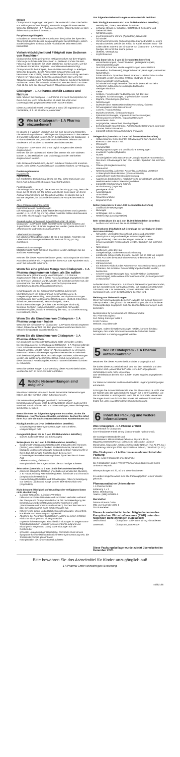Stillzeit
Citalopram tritt in geringen Mengen in die Muttermilch über. Die Gefahr von Wirkungen auf den Säugling kann nicht ausgeschlossen werden. Wenn Sie Citalopram - 1 A Pharma einnehmen, halten Sie bitte vor dem Stillen Rücksprache mit Ihrem Arzt.
Fortpflanzungsfähigkeit
In Studien an Tieren reduzierte Citalopram die Qualität der Spermien. Theoretisch könnte dies die Zeugungsfähigkeit beeinträchtigen, jedoch wurde bislang kein Einfluss auf die Fruchtbarkeit beim Menschen beobachtet.
Verkehrstüchtigkeit und Fähigkeit zum Bedienen von Maschinen
Citalopram hat einen geringen bis mäßigen Einfluss auf die Fähigkeit, Fahrzeuge zu führen oder Maschinen zu bedienen. Führen Sie kein Fahrzeug oder bedienen Sie keine Maschinen, bis Sie wissen, wie Sie auf dieses Arzneimittel reagieren. Normalerweise beeinträchtigt Citalopram nicht die Fähigkeit, die Aktivitäten des Alltags zu erledigen. Wenn Sie beginnen, dieses Arzneimittel einzunehmen und sich benommen oder schläfrig fühlen, sollten Sie jedoch vorsichtig sein beim Führen von Fahrzeugen, Bedienen von Maschinen oder wenn Sie Tätigkeiten ausüben, die Aufmerksamkeit erfordern, bis diese Symptome nachlassen. Wenn Sie sich nicht sicher sind, wenden Sie sich an Ihren Arzt, ob Sie eine der oben genannten Tätigkeiten ausführen können.
Citalopram - 1 A Pharma enthält Lactose und Natrium
Bitte nehmen Sie Citalopram - 1 A Pharma erst nach Rücksprache mit Ihrem Arzt ein, wenn Ihnen bekannt ist, dass Sie unter einer Unverträglichkeit gegenüber bestimmten Zuckern leiden.
Dieses Arzneimittel enthält weniger als 1 mmol (23 mg) Natrium pro Filmtablette, d. h. es ist nahezu „natriumfrei“.
3 Wie ist Citalopram - 1 A Pharma einzunehmen?
Es können 2-4 Wochen vergehen, bis Sie eine Besserung feststellen. Die Behandlung sollte nach Abklingen der Symptome noch über weitere 4-6 Monate fortgeführt werden. Wenn die Behandlung mit Citalopram - 1 A Pharma beendet wird, muss die Dosis über einen Zeitraum von mindestens 1-2 Wochen schrittweise vermindert werden.
Citalopram - 1 A Pharma wird 1-mal täglich morgens oder abends eingenommen.
Nehmen Sie die Tabletten mit einem Glas Wasser ein. Die Tabletten können zu den Mahlzeiten oder unabhängig von den Mahlzeiten eingenommen werden.
Falls Dosen erforderlich sind, die sich mit dieser Stärke nicht erreichen lassen, steht dieses Arzneimittel auch in anderen Stärken zur Verfügung.
Dosierungshinweise
Erwachsene
Depressionen
Die empfohlene Dosis beträgt 20 mg pro Tag. Diese Dosis kann von Ihrem Arzt auf maximal 40 mg pro Tag erhöht werden.
Panikstörungen
Die Anfangsdosis beträgt in der ersten Woche 10 mg pro Tag, bevor die Dosis auf 20-30 mg pro Tag erhöht wird. Diese Dosis kann von Ihrem Arzt auf maximal 40 mg pro Tag erhöht werden. Es können bis zu 3 Monate vergehen, bis das volle therapeutische Ansprechen erreicht wird.
Ältere Patienten (über 65 Jahre)
Depressionen und Panikstörungen
Die Anfangsdosis sollte auf die Hälfte der empfohlenen Dosis gesenkt werden, z. B. 10-20 mg pro Tag. Ältere Patienten sollten üblicherweise nicht mehr als 20 mg pro Tag einnehmen.
Anwendung bei Kindern und Jugendlichen unter 18 Jahren
Citalopram - 1 A Pharma sollte normalerweise nicht bei Kindern und Jugendlichen unter 18 Jahren angewendet werden (siehe Abschnitt 2 „Warnhinweise und Vorsichtsmaßnahmen“).
Leberfunktionsstörungen
Die übliche Anfangsdosis liegt bei 10 mg 1-mal täglich. Patienten mit Leberfunktionsstörungen sollten nicht mehr als 20 mg pro Tag einnehmen.
Nierenfunktionsstörungen
Möglicherweise muss die Dosis angepasst werden. Befolgen Sie die ärztlichen Anweisungen.
Nehmen Sie dieses Arzneimittel immer genau nach Absprache mit Ihrem Arzt oder Apotheker ein. Fragen Sie bei Ihrem Arzt oder Apotheker nach, wenn Sie sich nicht sicher sind.
Wenn Sie eine größere Menge von Citalopram - 1 A Pharma eingenommen haben, als Sie sollten
Wenn Sie eine größere Menge von Citalopram - 1 A Pharma eingenommen haben, als in dieser Packungsbeilage angegeben ist oder von Ihrem Arzt verordnet wurde, wenden Sie sich bitte an Ihren Arzt, die Notaufnahme oder eine Apotheke. Manche Symptome einer Überdosierung können lebensbedrohend sein.
In Abhängigkeit von der eingenommenen Dosis äußern sich Überdosierungen von Citalopram als Beschwerden wie z. B. unregelmäßiger Herzschlag, Krampfanfälle, Herzrhythmusstörungen (beschleunigte oder verlangsamte Herzfrequenz), Übelkeit, Erbrechen, Schwitzen, Benommenheit, Bewusstlosigkeit, Zittern, Blutdruckveränderungen (erhöhter oder erniedrigter Blutdruck), Serotonin-Syndrom (siehe Abschnitt 2), Agitiertheit, Schwindel, erweiterte Pupillen, bläuliche Verfärbung der Haut, zu schnelle Atmung, Herzstillstand, Koma.
Wenn Sie die Einnahme von Citalopram - 1 A Pharma vergessen haben
Wenn Sie die Einnahme von Citalopram - 1 A Pharma einmal vergessen haben, fahren Sie einfach mit dem gewohnten Einnahmeschema fort - nehmen Sie nicht die doppelte Dosis ein.
Wenn Sie die Einnahme von Citalopram - 1 A Pharma abbrechen
Ein plötzliches Beenden der Behandlung sollte vermieden werden.
Bei Beendigung einer Behandlung mit Citalopram - 1 A Pharma sollte die Dosis schrittweise über einen Zeitraum von mindestens 1-2 Wochen reduziert werden, um das Risiko von Absetzreaktionen zu verringern.
Wenn nach einer Dosisverringerung oder Absetzen des Arzneimittels stark beeinträchtigende Absetzerscheinungen auftreten, sollte erwogen werden, die zuletzt eingenommene Dosis erneut einzunehmen, um diese dann nach Anweisung des Arztes in nunmehr kleineren Schritten zu reduzieren.
Wenn Sie weitere Fragen zur Anwendung dieses Arzneimittels haben, wenden Sie sich an Ihren Arzt oder Apotheker.
4 Welche Nebenwirkungen sind möglich?
Wie alle Arzneimittel kann auch dieses Arzneimittel Nebenwirkungen haben, die aber nicht bei jedem auftreten müssen.
Die Nebenwirkungen klingen gewöhnlich nach wenigen Behandlungswochen ab. Viele dieser Symptome können auch auf Ihre Krankheit zurückzuführen sein und daher abklingen, wenn Sie beginnen, sich besser zu fühlen.
Wenn Sie eines der folgenden Symptome feststellen, dürfen Sie Citalopram - 1 A Pharma nicht weiter einnehmen. Suchen Sie sofort Ihren Arzt oder die nächste Notaufnahme eines Krankenhauses auf:
Häufig (kann bis zu 1 von 10 Behandelten betreffen)
schwerwiegende Herzrhythmusstörungen mit schnellem, unregelmäßigen Puls
Gelegentlich (kann bis zu 1 von 100 Behandelten betreffen)
starkes Jucken der Haut (mit Erhebungen)
Selten (kann bis zu 1 von 1.000 Behandelten betreffen)
Syndrom der inadäquaten Sekretion des antidiuretischen Hormons (SIADH), einschließlich Übelkeit, Muskelschwäche, Verwirrtheit, Müdigkeit und Muskelzuckungen aufgrund niedriger Natriumwerte in Ihrem Blut. Bei einigen Patienten kann dies zu einer schwerwiegenden Nebenwirkung führen. Sprechen Sie mit Ihrem Arzt.
Leberentzündung, Gelbsucht
Krampfanfälle in der Vorgeschichte, die nun häufiger auftreten
Sehr selten (kann bis zu 1 von 10.000 Behandelten betreffen)
plötzliche allergische Reaktion (innerhalb von Minuten bis Stunden), z. B. Hautausschlag, Atemschwierigkeiten, Schwindel und Ohnmacht (anaphylaktische Reaktion)
Hautausschlag (Quaddeln) und Schwellungen. Fälle mit Beteiligung von Gesicht, Lippen und Zunge können lebensbedrohlich sein (Angioödem).
Nicht bekannt (Häufigkeit auf Grundlage der verfügbaren Daten nicht abschätzbar)
suizidale Gedanken, suizidales Verhalten
Fälle von suizidalen Gedanken und suizidalem Verhalten während der Therapie mit Citalopram oder kurze Zeit nach Beendigung der Behandlung sind berichtet worden (siehe Abschnitt 2 unter „Warnhinweise und Vorsichtsmaßnahmen“). Suchen Sie Ihren Arzt oder die Notaufnahme eines Krankenhauses auf.
hohes Fieber, Zittern und plötzliche Muskelzuckungen, Verwirrtheit, krankhafte Hochstimmung und Agitiertheit
Abnahme der Anzahl der Blutplättchen, welche zu einem erhöhten Risiko für Blutungen und Blutergüsse führt
ungewöhnliche Blutungen, einschließlich Blutungen im Magen-Darm-Trakt (Bluterbrechen und/oder schwarze Stühle aufgrund von Blutungen in Magen und Darm) sowie Blutungen aus der Gebärmutter
schneller, unregelmäßiger Herzschlag, Ohnmacht. Dies können Symptome für eine lebensbedrohliche Herzrhythmusstörung sein, die Torsade de Pointes genannt wird.
Krampfanfälle, die zum ersten Mal auftreten
Von folgenden Nebenwirkungen wurde ebenfalls berichtet:
Sehr häufig (kann mehr als 1 von 10 Behandelten betreffen)
Herzklopfen, Zittern, vermehrtes Schwitzen
Lethargie (Drang zu Schlafen), Schläfrigkeit, Schwäche und Gebrechlichkeit
Schlafstörungen
psychomotorische Unruhe (Agitiertheit), Nervosität
Schwindel
Verschwommensehen (Schwierigkeiten Kleingedrucktes zu lesen)
Mundtrockenheit, welche das Risiko für Karies erhöhen kann - Sie sollten daher während der Einnahme von Citalopram - 1 A Pharma häufiger als sonst Ihre Zähne putzen
Übelkeit, Verstopfung
Kopfschmerzen
Häufig (kann bis zu 1 von 10 Behandelten betreffen)
verminderter Appetit, Gewichtsverlust, gesteigerter Appetit, Geschmacksstörungen
Durchfall, Erbrechen, Verdauungsstörungen (einschließlich Säurereflux, Sodbrennen), Magenschmerzen, Blähungen, vermehrter Speichelfluss
hoher Blutdruck. Sprechen Sie mit Ihrem Arzt. Bluthochdruck sollte behandelt werden. Ein stark erhöhter Blutdruck ist eine schwerwiegende Nebenwirkung.
Schwindel und möglicherweise Ohnmacht (eventuell nur beim Aufstehen) aufgrund eines niedrigen Blutdrucks
niedriger Blutdruck
Fieber
Kribbeln, Prickeln oder Taubheitsgefühl auf der Haut
Müdigkeit, Schlafstörungen, ungewöhnliche Träume
Migräne, Ohrenklingeln (Tinnitus)
Sehstörungen
laufende Nase, Nasennebenhöhlenentzündung, Gähnen
Schwierigkeiten beim Wasserlassen
Juckreiz, Hautausschlag
Muskelschmerzen, Gelenkschmerzen
Ejakulationsstörungen, Impotenz (Erektionsstörungen)
Menstruationsschmerzen, Orgasmusstörungen
verminderte Libido
Angstgefühle, Verwirrtheit, Gleichgültigkeit
beeinträchtigte Konzentration, Aufmerksamkeitsstörungen, anormale Träume, Gedächtnisverlust
krankhaft erhöhte Urinausscheidung (Polyurie)
Gelegentlich (kann bis zu 1 von 100 Behandelten betreffen)
Halluzinationen. Diese könnten schwerwiegend sein. Suchen Sie einen Arzt oder Notarzt auf.
Ohnmacht
Krampfanfälle
Bewegungsstörungen und unwillkürliche Bewegungen
erweiterte Pupillen (Mydriasis)
Husten
Schwierigkeiten beim Wasserlassen, möglicherweise Harnretention. Dies kann schwerwiegend sein oder werden. Sprechen Sie mit Ihrem Arzt.
Ödeme (Flüssigkeitsretention)
Haarausfall
Nesselausschlag, juckender Ausschlag, Ausschlag, verstärkte Lichtempfindlichkeit der Haut (Photosensitivität)
ungewöhnlich starke Menstruationsblutung
Aggression (bedrohliches, möglicherweise gewalttätiges Verhalten), Realitätsverlust oder Entfremdungserlebnis
krankhafte Hochstimmung (Manie)
Hochstimmung (Euphorie)
gesteigerte Libido
Appetitlosigkeit
Unwohlsein
Gewichtszunahme
langsamer Puls
Selten (kann bis zu 1 von 1.000 Behandelten betreffen)
unwillkürliche Bewegungen
Blutungen
Unfähigkeit, still zu sitzen
Restless legs (unruhige Beine)
Sehr selten (kann bis zu 1 von 10.000 Behandelten betreffen)
Ausfluss von Milch aus der Brust (Galaktorrhö)
Nicht bekannt (Häufigkeit auf Grundlage der verfügbaren Daten nicht abschätzbar)
Schwäche, verminderte Muskelkraft, Zittern und anormaler Herzrhythmus aufgrund niedriger Kaliumspiegel im Blut (Hypokaliämie). Dies kann bei einigen Patienten zu einer schwerwiegenden Nebenwirkung werden. Sprechen Sie mit Ihrem Arzt.
Nasenbluten
Blutflecken unter der Haut
unregelmäßige, starke Menstruationsblutung
anhaltende schmerzhafte Erektion. Suchen Sie so bald wie möglich Ihren Arzt oder die Notaufnahme eines Krankenhauses auf.
Panikattacke
Zähneknirschen
Ein erhöhtes Risiko für das Auftreten von Knochenbrüchen wurde bei Patienten, die mit dieser Arzneimittelgruppe behandelt wurden, beobachtet.
schwere vaginale Blutungen kurz nach der Geburt (postpartale Hämorrhagie), siehe weitere Informationen unter „Schwangerschaft“ in Abschnitt 2
Außerdem kann Citalopram - 1 A Pharma Nebenwirkungen hervorrufen, die Sie normalerweise nicht wahrnehmen. Die Ergebnisse bestimmter Labortests, wie z. B. Leberwerte, können verändert sein. Dies normalisiert sich, wenn die Behandlung beendet wird.
Meldung von Nebenwirkungen
Wenn Sie Nebenwirkungen bemerken, wenden Sie sich an Ihren Arzt oder Apotheker. Dies gilt auch für Nebenwirkungen, die nicht in dieser Packungsbeilage angegeben sind. Sie können Nebenwirkungen auch direkt dem
Bundesinstitut für Arzneimittel und Medizinprodukte
Abt. Pharmakovigilanz
Kurt-Georg-Kiesinger-Allee 3
D-53175 Bonn
Website: www.bfarm.de
anzeigen. Indem Sie Nebenwirkungen melden, können Sie dazu beitragen, dass mehr Informationen über die Sicherheit dieses Arzneimittels zur Verfügung gestellt werden.
5 Wie ist Citalopram - 1 A Pharma aufzubewahren?
Bewahren Sie dieses Arzneimittel für Kinder unzugänglich auf.
Sie dürfen dieses Arzneimittel nach dem auf dem Behältnis und dem Umkarton nach „verwendbar bis“ oder „verw. bis“ angegebenen Verfallsdatum nicht mehr verwenden.
Das Verfallsdatum bezieht sich auf den letzten Tag des angegebenen Monats.
Für dieses Arzneimittel sind keine besonderen Lagerungsbedingungen erforderlich.
Entsorgen Sie Arzneimittel niemals über das Abwasser (z. B. nicht über die Toilette oder das Waschbecken). Fragen Sie in Ihrer Apotheke, wie das Arzneimittel zu entsorgen ist, wenn Sie es nicht mehr verwenden. Sie tragen damit zum Schutz der Umwelt bei. Weitere Informationen finden Sie unter www.bfarm.de/arzneimittelentsorgung
6 Inhalt der Packung und weitere Informationen
Was Citalopram - 1 A Pharma enthält
Der Wirkstoff ist Citalopram.
Eine Filmtablette enthält 10 mg Citalopram (als Hydrobromid).
Die sonstigen Bestandteile sind:
Tablettenkern: Mikrokristalline Cellulose, Glycerol 85 %, Magnesiumstearat (Ph.Eur.) [pflanzlich], Maisstärke, Lactose-Monohydrat, Copovidon, Carboxymethylstärke-Natrium (Typ A) (Ph.Eur.)
Filmüberzug: Macrogol 6000, Hypromellose, Talkum, Titandioxid (E 171)
Wie Citalopram - 1 A Pharma aussieht und Inhalt der Packung
Weiße, runde Filmtablette ohne Bruchrille.
Die Filmtabletten sind in PVDC/PVC/Aluminium-Blistern und einem Umkarton verpackt.
Blisterpackungen mit 20, 50 und 100 Filmtabletten
Es werden möglicherweise nicht alle Packungsgrößen in den Verkehr gebracht.
Pharmazeutischer Unternehmer
1 A Pharma GmbH
Keltenring 1 + 3
82041 Oberhaching
Telefon: (089) 6138825-0
Hersteller
Salutas Pharma GmbH
Otto-von-Guericke-Allee 1
39179 Barleben
Dieses Arzneimittel ist in den Mitgliedsstaaten des Europäischen Wirtschaftsraumes (EWR) unter den folgenden Bezeichnungen zugelassen:
Deutschland Citalopram - 1 A Pharma 10 mg Filmtabletten
Dänemark Citalopram „1A FARMA“
Diese Packungsbeilage wurde zuletzt überarbeitet im Dezember 2020.
Bitte bewahren Sie das Arzneimittel für Kinder unzugänglich auf!
1 A Pharma GmbH wünscht gute Besserung!
46282166